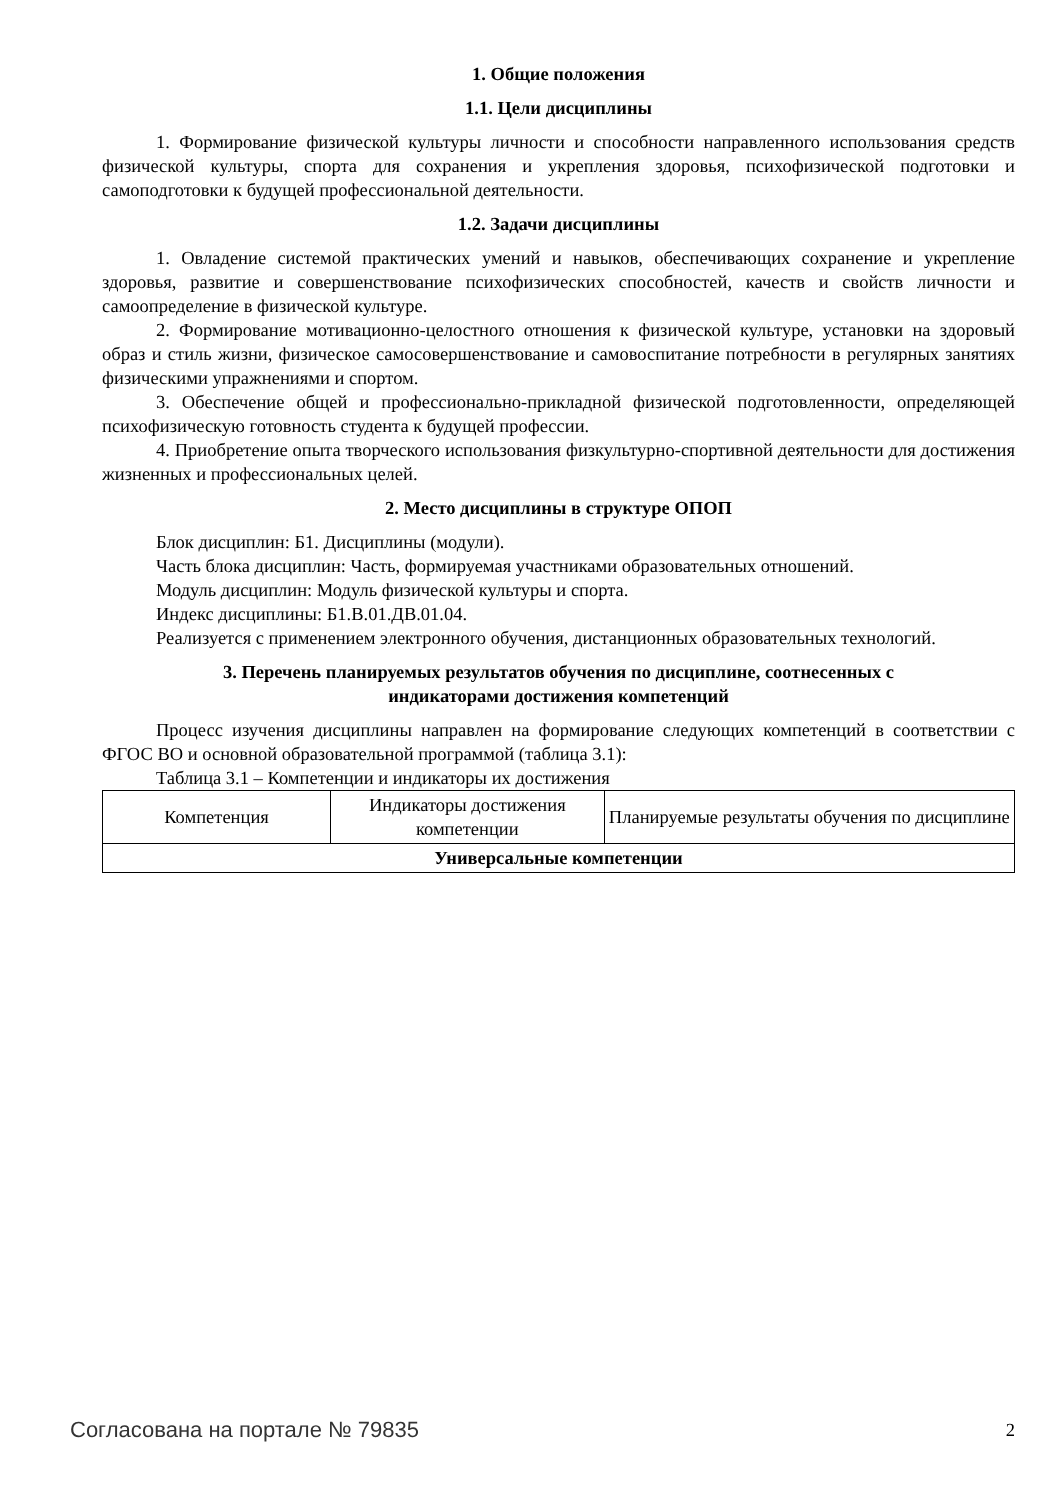1. Общие положения
1.1. Цели дисциплины
1. Формирование физической культуры личности и способности направленного использования средств физической культуры, спорта для сохранения и укрепления здоровья, психофизической подготовки и самоподготовки к будущей профессиональной деятельности.
1.2. Задачи дисциплины
1. Овладение системой практических умений и навыков, обеспечивающих сохранение и укрепление здоровья, развитие и совершенствование психофизических способностей, качеств и свойств личности и самоопределение в физической культуре.
2. Формирование мотивационно-целостного отношения к физической культуре, установки на здоровый образ и стиль жизни, физическое самосовершенствование и самовоспитание потребности в регулярных занятиях физическими упражнениями и спортом.
3. Обеспечение общей и профессионально-прикладной физической подготовленности, определяющей психофизическую готовность студента к будущей профессии.
4. Приобретение опыта творческого использования физкультурно-спортивной деятельности для достижения жизненных и профессиональных целей.
2. Место дисциплины в структуре ОПОП
Блок дисциплин: Б1. Дисциплины (модули).
Часть блока дисциплин: Часть, формируемая участниками образовательных отношений.
Модуль дисциплин: Модуль физической культуры и спорта.
Индекс дисциплины: Б1.В.01.ДВ.01.04.
Реализуется с применением электронного обучения, дистанционных образовательных технологий.
3. Перечень планируемых результатов обучения по дисциплине, соотнесенных с
индикаторами достижения компетенций
Процесс изучения дисциплины направлен на формирование следующих компетенций в соответствии с ФГОС ВО и основной образовательной программой (таблица 3.1):
Таблица 3.1 – Компетенции и индикаторы их достижения
| Компетенция | Индикаторы достижения компетенции | Планируемые результаты обучения по дисциплине |
| --- | --- | --- |
| Универсальные компетенции | | |
Согласована на портале № 79835 2